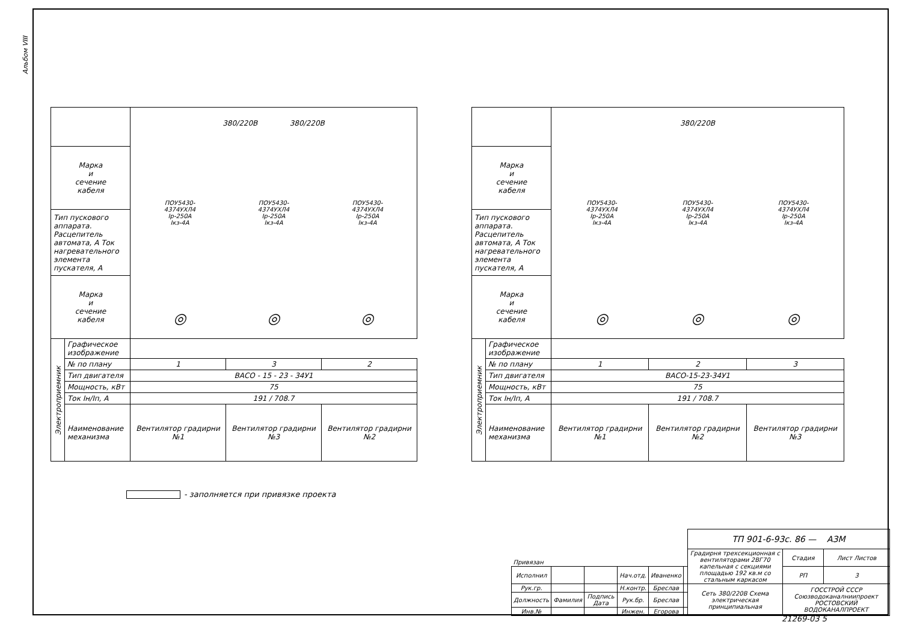Альбом VIII
| | | 380/220В 380/220В ПОУ5430- 4374УХЛ4 Iр-250А Iкз-4А ПОУ5430- 4374УХЛ4 Iр-250А Iкз-4А ПОУ5430- 4374УХЛ4 Iр-250А Iкз-4А ◎ ◎ ◎ | | |
| Марка и сечение кабеля | | | | |
| Тип пускового аппарата. Расцепитель автомата, А Ток нагревательного элемента пускателя, А | | | | |
| Марка и сечение кабеля | | | | |
| Электроприемник | Графическое изображение | | | |
| | № по плану | 1 | 3 | 2 |
| | Тип двигателя | ВАСО - 15 - 23 - 34У1 | | |
| | Мощность, кВт | 75 | | |
| | Ток Iн/Iп, А | 191 / 708.7 | | |
| | Наименование механизма | Вентилятор градирни №1 | Вентилятор градирни №3 | Вентилятор градирни №2 |
| | | 380/220В ПОУ5430- 4374УХЛ4 Iр-250А Iкз-4А ПОУ5430- 4374УХЛ4 Iр-250А Iкз-4А ПОУ5430- 4374УХЛ4 Iр-250А Iкз-4А ◎ ◎ ◎ | | |
| Марка и сечение кабеля | | | | |
| Тип пускового аппарата. Расцепитель автомата, А Ток нагревательного элемента пускателя, А | | | | |
| Марка и сечение кабеля | | | | |
| Электроприемник | Графическое изображение | | | |
| | № по плану | 1 | 2 | 3 |
| | Тип двигателя | ВАСО-15-23-34У1 | | |
| | Мощность, кВт | 75 | | |
| | Ток Iн/Iп, А | 191 / 708.7 | | |
| | Наименование механизма | Вентилятор градирни №1 | Вентилятор градирни №2 | Вентилятор градирни №3 |
- заполняется при привязке проекта
| Привязан | | | | | | ТП 901-6-93с. 86 — АЗМ | | |
| | | | | | | Градирня трехсекционная с вентиляторами 2ВГ70 капельная с секциями площадью 192 кв.м со стальным каркасом | Стадия | Лист Листов |
| Исполнил | | | Нач.отд. | Иваненко | | | РП | 3 |
| Рук.гр. | | | Н.контр. | Бреслав | | Сеть 380/220В Схема электрическая принципиальная | ГОССТРОЙ СССР Союзводоканалниипроект РОСТОВСКИЙ ВОДОКАНАЛПРОЕКТ | |
| Должность | Фамилия | Подпись Дата | Рук.бр. | Бреслав | | | | |
| Инв.№ | | | Инжен. | Егорова | | | | |
21269-03 5